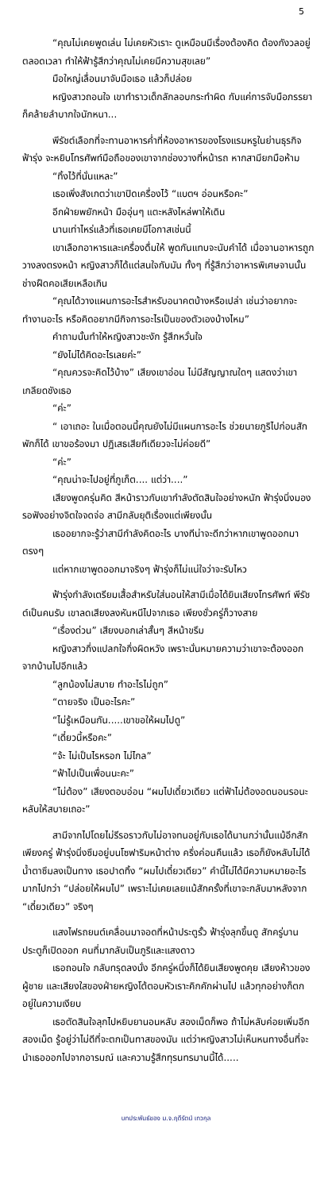5
“คุณไม่เคยพูดเล่น ไม่เคยหัวเราะ ดูเหมือนมีเรื่องต้องคิด ต้องกังวลอยู่ตลอดเวลา ทำให้ฟ้ารู้สึกว่าคุณไม่เคยมีความสุขเลย”
มือใหญ่เลื่อนมาจับมือเธอ แล้วก็ปล่อย
หญิงสาวถอนใจ เขาทำราวเด็กลักลอบกระทำผิด กับแค่การจับมือภรรยา ก็คล้ายลำบากใจนักหนา...
พีรัชต์เลือกที่จะทานอาหารค่ำที่ห้องอาหารของโรงแรมหรูในย่านธุรกิจ ฟ้ารุ่ง จะหยิบโทรศัพท์มือถือของเขาจากช่องวางที่หน้ารถ หากสามียกมือห้าม
“ทิ้งไว้ที่นั่นแหละ”
เธอเพิ่งสังเกตว่าเขาปิดเครื่องไว้ “แบตฯ อ่อนหรือคะ”
อีกฝ่ายพยักหน้า มืออุ่นๆ แตะหลังไหล่พาให้เดิน
นานเท่าไหร่แล้วที่เธอเคยมีโอกาสเช่นนี้
เขาเลือกอาหารและเครื่องดื่มให้ พูดกันแทบจะนับคำได้ เมื่อจานอาหารถูกวางลงตรงหน้า หญิงสาวก็ได้แต่สนใจกับมัน ทั้งๆ ที่รู้สึกว่าอาหารพิเศษจานนั้นช่างฝืดคอเสียเหลือเกิน
“คุณได้วางแผนการอะไรสำหรับอนาคตบ้างหรือเปล่า เช่นว่าอยากจะทำงานอะไร หรือคิดอยากมีกิจการอะไรเป็นของตัวเองบ้างไหม”
คำถามนั้นทำให้หญิงสาวชะงัก รู้สึกหวั่นใจ
“ยังไม่ได้คิดอะไรเลยค่ะ”
“คุณควรจะคิดไว้บ้าง” เสียงเขาอ่อน ไม่มีสัญญาณใดๆ แสดงว่าเขาเกลียดชังเธอ
“ค่ะ”
“ เอาเถอะ ในเมื่อตอนนี้คุณยังไม่มีแผนการอะไร ช่วยนายภูริไปก่อนสักพักก็ได้ เขาขอร้องมา ปฏิเสธเสียทีเดียวจะไม่ค่อยดี”
“ค่ะ”
“คุณน่าจะไปอยู่ที่ภูเก็ต.... แต่ว่า....”
เสียงพูดครุ่นคิด สีหน้าราวกับเขากำลังตัดสินใจอย่างหนัก ฟ้ารุ่งนิ่งมองรอฟังอย่างจิตใจจดจ่อ สามีกลับยุติเรื่องแต่เพียงนั้น
เธออยากจะรู้ว่าสามีกำลังคิดอะไร บางทีน่าจะดีกว่าหากเขาพูดออกมาตรงๆ
แต่หากเขาพูดออกมาจริงๆ ฟ้ารุ่งก็ไม่แน่ใจว่าจะรับไหว
ฟ้ารุ่งกำลังเตรียมเสื้อสำหรับใส่นอนให้สามีเมื่อได้ยินเสียงโทรศัพท์ พีรัชต์เป็นคนรับ เขาลดเสียงลงหันหนีไปจากเธอ เพียงชั่วครู่ก็วางสาย
“เรื่องด่วน” เสียงบอกเล่าสั้นๆ สีหน้าขรึม
หญิงสาวกึ่งแปลกใจกึ่งผิดหวัง เพราะนั่นหมายความว่าเขาจะต้องออกจากบ้านไปอีกแล้ว
“ลูกน้องไม่สบาย ทำอะไรไม่ถูก”
“ตายจริง เป็นอะไรคะ”
“ไม่รู้เหมือนกัน.....เขาขอให้ผมไปดู”
“เดี๋ยวนี้หรือคะ”
“จ้ะ ไม่เป็นไรหรอก ไม่ไกล”
“ฟ้าไปเป็นเพื่อนนะคะ”
“ไม่ต้อง” เสียงตอบอ่อน “ผมไปเดี๋ยวเดียว แต่ฟ้าไม่ต้องอดนอนรอนะ หลับให้สบายเถอะ”
สามีจากไปโดยไม่รีรอราวกับไม่อาจทนอยู่กับเธอได้นานกว่านั้นแม้อีกสักเพียงครู่ ฟ้ารุ่งนิ่งซึมอยู่บนโซฟาริมหน้าต่าง ครึ่งค่อนคืนแล้ว เธอก็ยังหลับไม่ได้ น้ำตาซึมลงเป็นทาง เธอปาดทิ้ง “ผมไปเดี๋ยวเดียว” คำนี้ไม่ได้มีความหมายอะไรมากไปกว่า “ปล่อยให้ผมไป” เพราะไม่เคยเลยแม้สักครั้งที่เขาจะกลับมาหลังจาก “เดี๋ยวเดียว” จริงๆ
แสงไฟรถยนต์เคลื่อนมาจอดที่หน้าประตูรั้ว ฟ้ารุ่งลุกขึ้นดู สักครู่บานประตูก็เปิดออก คนที่มากลับเป็นภูริและแสงดาว
เธอถอนใจ กลับทรุดลงนั่ง อีกครู่หนึ่งก็ได้ยินเสียงพูดคุย เสียงห้าวของผู้ชาย และเสียงใสของฝ่ายหญิงโต้ตอบหัวเราะคิกคักผ่านไป แล้วทุกอย่างก็ตกอยู่ในความเงียบ
เธอตัดสินใจลุกไปหยิบยานอนหลับ สองเม็ดก็พอ ถ้าไม่หลับค่อยเพิ่มอีกสองเม็ด รู้อยู่ว่าไม่ดีที่จะตกเป็นทาสของมัน แต่ว่าหญิงสาวไม่เห็นหนทางอื่นที่จะนำเธอออกไปจากอารมณ์ และความรู้สึกทุรนทรมานนี้ได้.....
บทประพันธ์ของ ม.จ.ฤดีรัตน์ เทวกุล